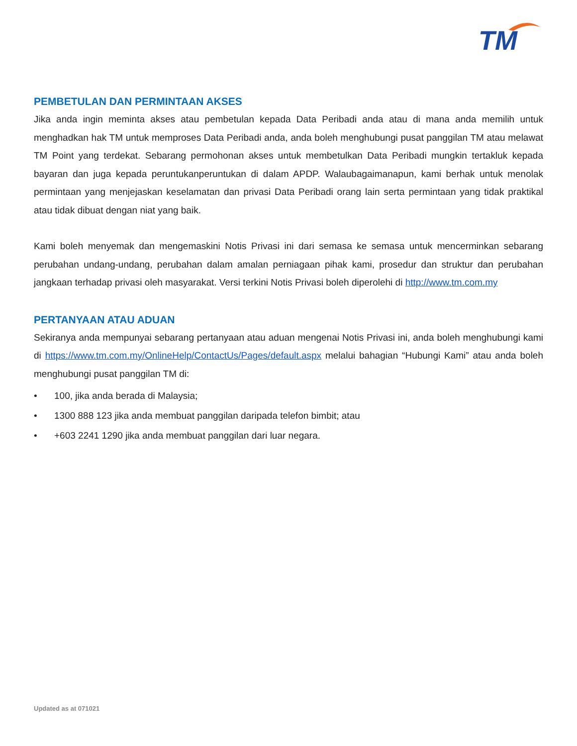TM
PEMBETULAN DAN PERMINTAAN AKSES
Jika anda ingin meminta akses atau pembetulan kepada Data Peribadi anda atau di mana anda memilih untuk menghadkan hak TM untuk memproses Data Peribadi anda, anda boleh menghubungi pusat panggilan TM atau melawat TM Point yang terdekat. Sebarang permohonan akses untuk membetulkan Data Peribadi mungkin tertakluk kepada bayaran dan juga kepada peruntukanperuntukan di dalam APDP. Walaubagaimanapun, kami berhak untuk menolak permintaan yang menjejaskan keselamatan dan privasi Data Peribadi orang lain serta permintaan yang tidak praktikal atau tidak dibuat dengan niat yang baik.
Kami boleh menyemak dan mengemaskini Notis Privasi ini dari semasa ke semasa untuk mencerminkan sebarang perubahan undang-undang, perubahan dalam amalan perniagaan pihak kami, prosedur dan struktur dan perubahan jangkaan terhadap privasi oleh masyarakat. Versi terkini Notis Privasi boleh diperolehi di http://www.tm.com.my
PERTANYAAN ATAU ADUAN
Sekiranya anda mempunyai sebarang pertanyaan atau aduan mengenai Notis Privasi ini, anda boleh menghubungi kami di https://www.tm.com.my/OnlineHelp/ContactUs/Pages/default.aspx melalui bahagian “Hubungi Kami” atau anda boleh menghubungi pusat panggilan TM di:
• 100, jika anda berada di Malaysia;
• 1300 888 123 jika anda membuat panggilan daripada telefon bimbit; atau
• +603 2241 1290 jika anda membuat panggilan dari luar negara.
Updated as at 071021